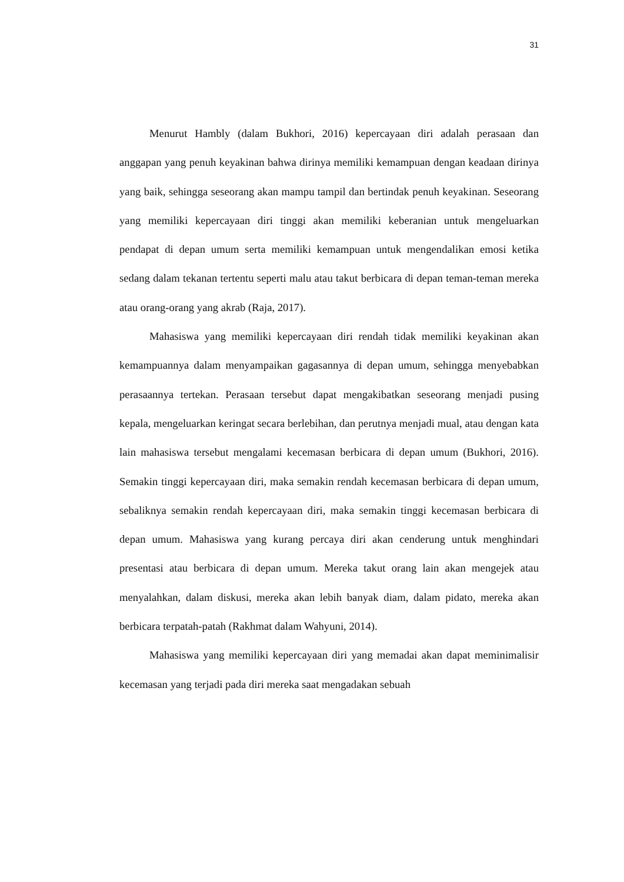31
Menurut Hambly (dalam Bukhori, 2016) kepercayaan diri adalah perasaan dan anggapan yang penuh keyakinan bahwa dirinya memiliki kemampuan dengan keadaan dirinya yang baik, sehingga seseorang akan mampu tampil dan bertindak penuh keyakinan. Seseorang yang memiliki kepercayaan diri tinggi akan memiliki keberanian untuk mengeluarkan pendapat di depan umum serta memiliki kemampuan untuk mengendalikan emosi ketika sedang dalam tekanan tertentu seperti malu atau takut berbicara di depan teman-teman mereka atau orang-orang yang akrab (Raja, 2017).
Mahasiswa yang memiliki kepercayaan diri rendah tidak memiliki keyakinan akan kemampuannya dalam menyampaikan gagasannya di depan umum, sehingga menyebabkan perasaannya tertekan. Perasaan tersebut dapat mengakibatkan seseorang menjadi pusing kepala, mengeluarkan keringat secara berlebihan, dan perutnya menjadi mual, atau dengan kata lain mahasiswa tersebut mengalami kecemasan berbicara di depan umum (Bukhori, 2016). Semakin tinggi kepercayaan diri, maka semakin rendah kecemasan berbicara di depan umum, sebaliknya semakin rendah kepercayaan diri, maka semakin tinggi kecemasan berbicara di depan umum. Mahasiswa yang kurang percaya diri akan cenderung untuk menghindari presentasi atau berbicara di depan umum. Mereka takut orang lain akan mengejek atau menyalahkan, dalam diskusi, mereka akan lebih banyak diam, dalam pidato, mereka akan berbicara terpatah-patah (Rakhmat dalam Wahyuni, 2014).
Mahasiswa yang memiliki kepercayaan diri yang memadai akan dapat meminimalisir kecemasan yang terjadi pada diri mereka saat mengadakan sebuah